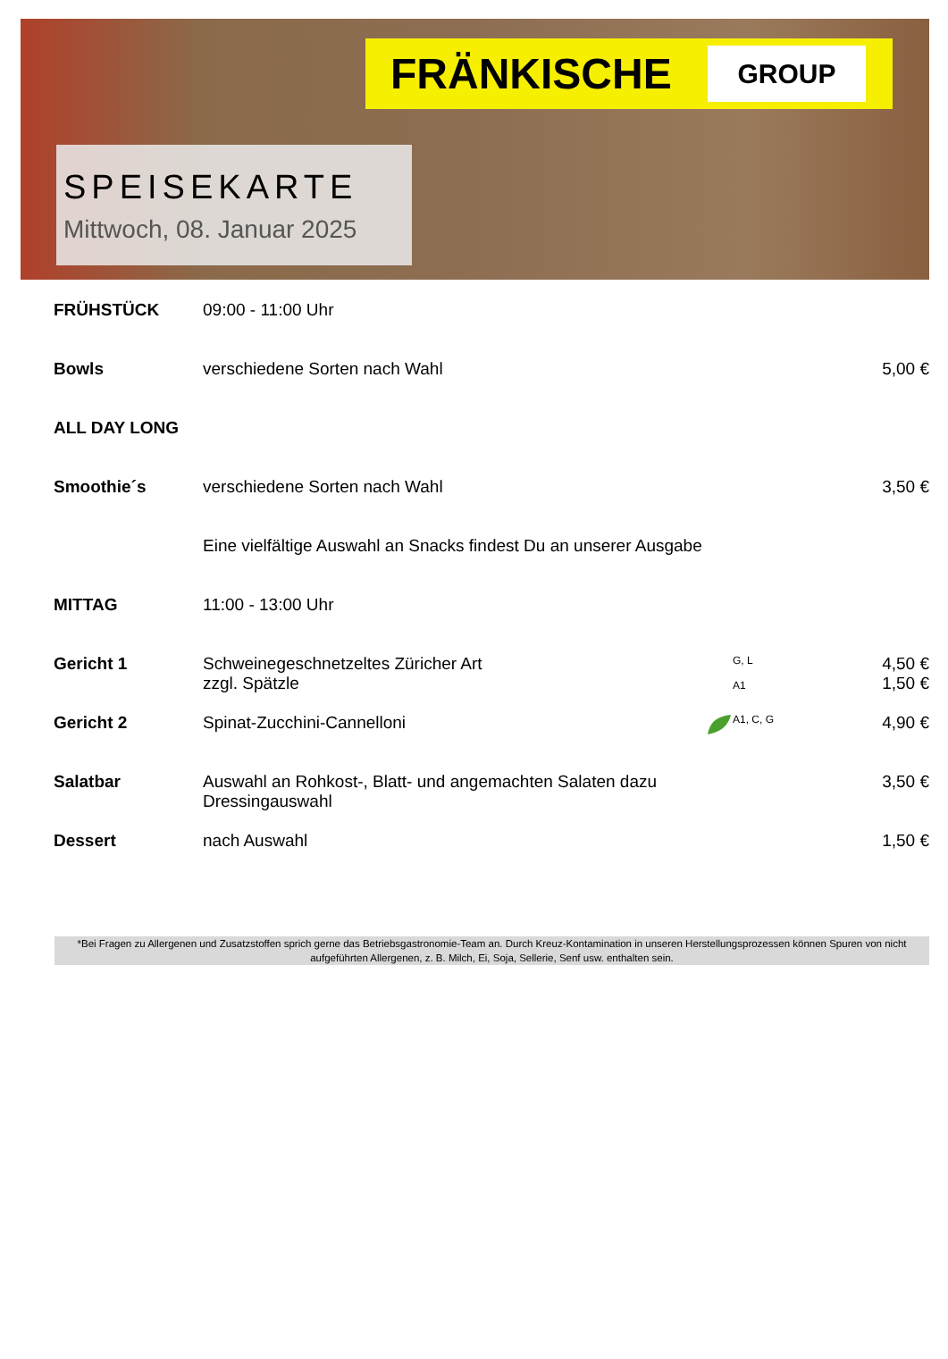FRÄNKISCHE
GROUP
SPEISEKARTE
Mittwoch, 08. Januar 2025
| FRÜHSTÜCK | 09:00 - 11:00 Uhr | | | |
| Bowls | verschiedene Sorten nach Wahl | | | 5,00 € |
| ALL DAY LONG | | | | |
| Smoothie´s | verschiedene Sorten nach Wahl | | | 3,50 € |
| | Eine vielfältige Auswahl an Snacks findest Du an unserer Ausgabe | | | |
| MITTAG | 11:00 - 13:00 Uhr | | | |
| Gericht 1 | Schweinegeschnetzeltes Züricher Art zzgl. Spätzle | | G, L A1 | 4,50 € 1,50 € |
| Gericht 2 | Spinat-Zucchini-Cannelloni | | A1, C, G | 4,90 € |
| Salatbar | Auswahl an Rohkost-, Blatt- und angemachten Salaten dazu Dressingauswahl | | | 3,50 € |
| Dessert | nach Auswahl | | | 1,50 € |
*Bei Fragen zu Allergenen und Zusatzstoffen sprich gerne das Betriebsgastronomie-Team an. Durch Kreuz-Kontamination in unseren Herstellungsprozessen können Spuren von nicht aufgeführten Allergenen, z. B. Milch, Ei, Soja, Sellerie, Senf usw. enthalten sein.